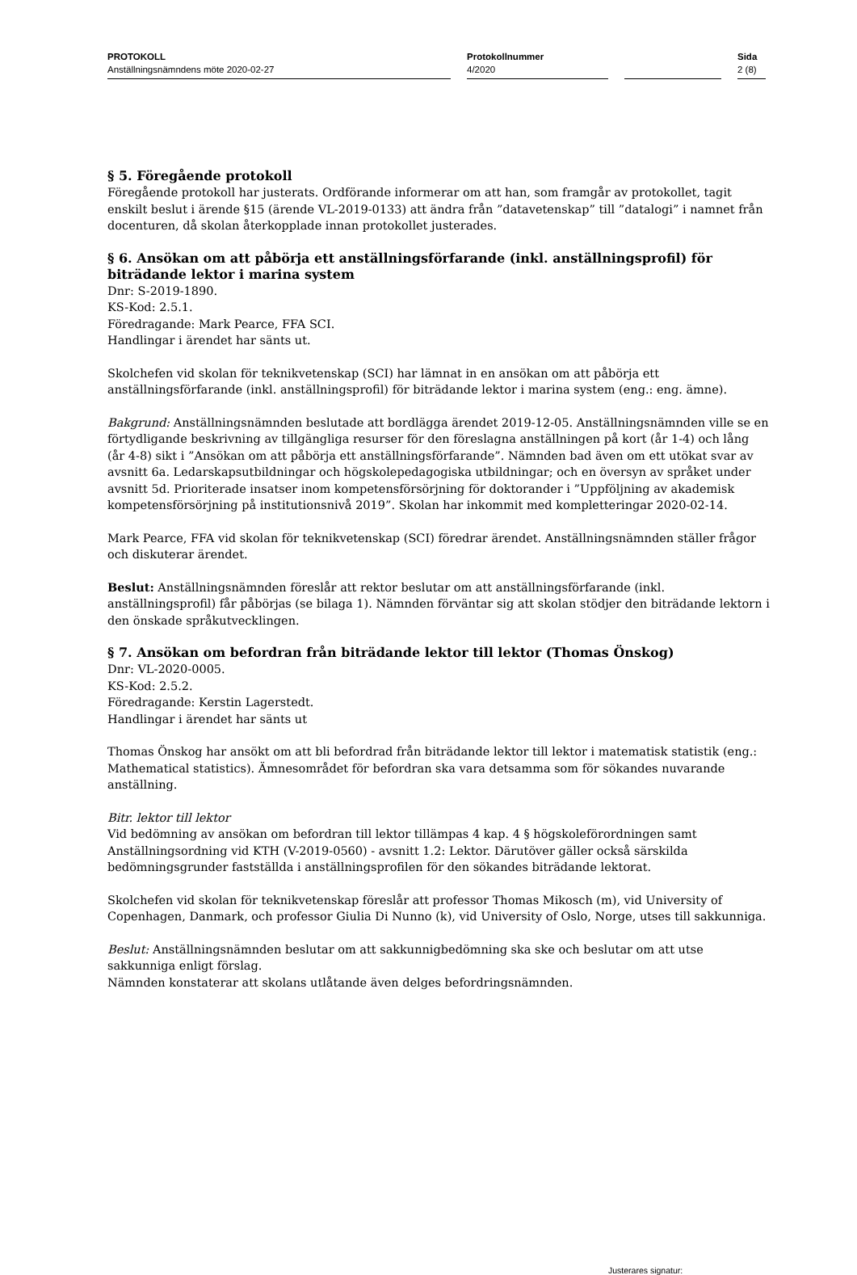PROTOKOLL
Anställningsnämndens möte 2020-02-27
Protokollnummer
4/2020
Sida
2 (8)
§ 5. Föregående protokoll
Föregående protokoll har justerats. Ordförande informerar om att han, som framgår av protokollet, tagit enskilt beslut i ärende §15 (ärende VL-2019-0133) att ändra från ”datavetenskap” till ”datalogi” i namnet från docenturen, då skolan återkopplade innan protokollet justerades.
§ 6. Ansökan om att påbörja ett anställningsförfarande (inkl. anställningsprofil) för biträdande lektor i marina system
Dnr: S-2019-1890.
KS-Kod: 2.5.1.
Föredragande: Mark Pearce, FFA SCI.
Handlingar i ärendet har sänts ut.
Skolchefen vid skolan för teknikvetenskap (SCI) har lämnat in en ansökan om att påbörja ett anställningsförfarande (inkl. anställningsprofil) för biträdande lektor i marina system (eng.: eng. ämne).
Bakgrund: Anställningsnämnden beslutade att bordlägga ärendet 2019-12-05. Anställningsnämnden ville se en förtydligande beskrivning av tillgängliga resurser för den föreslagna anställningen på kort (år 1-4) och lång (år 4-8) sikt i ”Ansökan om att påbörja ett anställningsförfarande”. Nämnden bad även om ett utökat svar av avsnitt 6a. Ledarskapsutbildningar och högskolepedagogiska utbildningar; och en översyn av språket under avsnitt 5d. Prioriterade insatser inom kompetensförsörjning för doktorander i ”Uppföljning av akademisk kompetensförsörjning på institutionsnivå 2019”. Skolan har inkommit med kompletteringar 2020-02-14.
Mark Pearce, FFA vid skolan för teknikvetenskap (SCI) föredrar ärendet. Anställningsnämnden ställer frågor och diskuterar ärendet.
Beslut: Anställningsnämnden föreslår att rektor beslutar om att anställningsförfarande (inkl. anställningsprofil) får påbörjas (se bilaga 1). Nämnden förväntar sig att skolan stödjer den biträdande lektorn i den önskade språkutvecklingen.
§ 7. Ansökan om befordran från biträdande lektor till lektor (Thomas Önskog)
Dnr: VL-2020-0005.
KS-Kod: 2.5.2.
Föredragande: Kerstin Lagerstedt.
Handlingar i ärendet har sänts ut
Thomas Önskog har ansökt om att bli befordrad från biträdande lektor till lektor i matematisk statistik (eng.: Mathematical statistics). Ämnesområdet för befordran ska vara detsamma som för sökandes nuvarande anställning.
Bitr. lektor till lektor
Vid bedömning av ansökan om befordran till lektor tillämpas 4 kap. 4 § högskoleförordningen samt Anställningsordning vid KTH (V-2019-0560) - avsnitt 1.2: Lektor. Därutöver gäller också särskilda bedömningsgrunder fastställda i anställningsprofilen för den sökandes biträdande lektorat.
Skolchefen vid skolan för teknikvetenskap föreslår att professor Thomas Mikosch (m), vid University of Copenhagen, Danmark, och professor Giulia Di Nunno (k), vid University of Oslo, Norge, utses till sakkunniga.
Beslut: Anställningsnämnden beslutar om att sakkunnigbedömning ska ske och beslutar om att utse sakkunniga enligt förslag.
Nämnden konstaterar att skolans utlåtande även delges befordringsnämnden.
Justerares signatur: